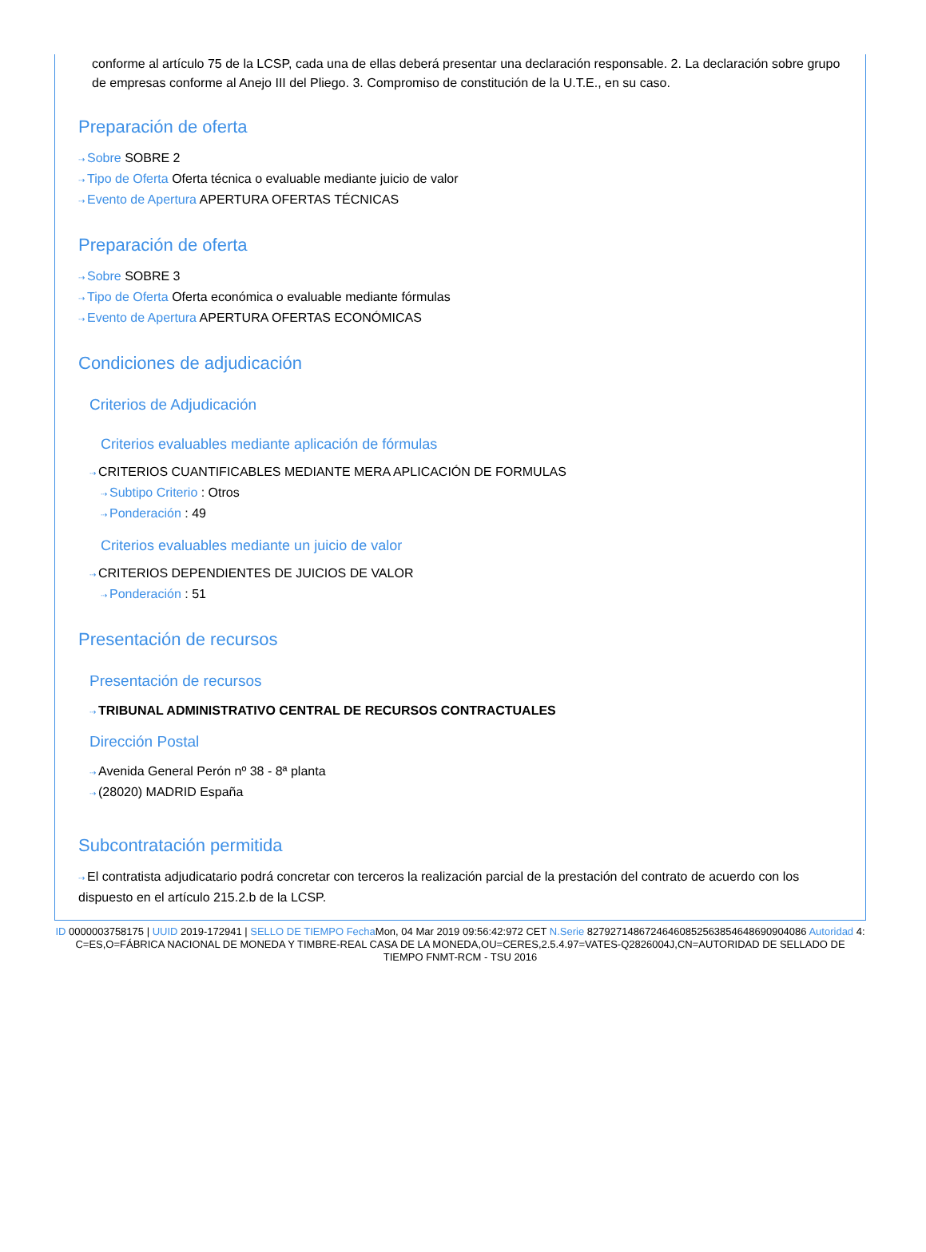conforme al artículo 75 de la LCSP, cada una de ellas deberá presentar una declaración responsable. 2. La declaración sobre grupo de empresas conforme al Anejo III del Pliego. 3. Compromiso de constitución de la U.T.E., en su caso.
Preparación de oferta
⇢ Sobre SOBRE 2
⇢ Tipo de Oferta Oferta técnica o evaluable mediante juicio de valor
⇢ Evento de Apertura APERTURA OFERTAS TÉCNICAS
Preparación de oferta
⇢ Sobre SOBRE 3
⇢ Tipo de Oferta Oferta económica o evaluable mediante fórmulas
⇢ Evento de Apertura APERTURA OFERTAS ECONÓMICAS
Condiciones de adjudicación
Criterios de Adjudicación
Criterios evaluables mediante aplicación de fórmulas
⇢ CRITERIOS CUANTIFICABLES MEDIANTE MERA APLICACIÓN DE FORMULAS
⇢ Subtipo Criterio : Otros
⇢ Ponderación : 49
Criterios evaluables mediante un juicio de valor
⇢ CRITERIOS DEPENDIENTES DE JUICIOS DE VALOR
⇢ Ponderación : 51
Presentación de recursos
Presentación de recursos
⇢ TRIBUNAL ADMINISTRATIVO CENTRAL DE RECURSOS CONTRACTUALES
Dirección Postal
⇢ Avenida General Perón nº 38 - 8ª planta
⇢ (28020) MADRID España
Subcontratación permitida
⇢ El contratista adjudicatario podrá concretar con terceros la realización parcial de la prestación del contrato de acuerdo con los dispuesto en el artículo 215.2.b de la LCSP.
ID 0000003758175 | UUID 2019-172941 | SELLO DE TIEMPO Fecha Mon, 04 Mar 2019 09:56:42:972 CET N.Serie 827927148672464608525638546486909040­86 Autoridad 4: C=ES,O=FÁBRICA NACIONAL DE MONEDA Y TIMBRE-REAL CASA DE LA MONEDA,OU=CERES,2.5.4.97=VATES-Q2826004J,CN=AUTORIDAD DE SELLADO DE TIEMPO FNMT-RCM - TSU 2016